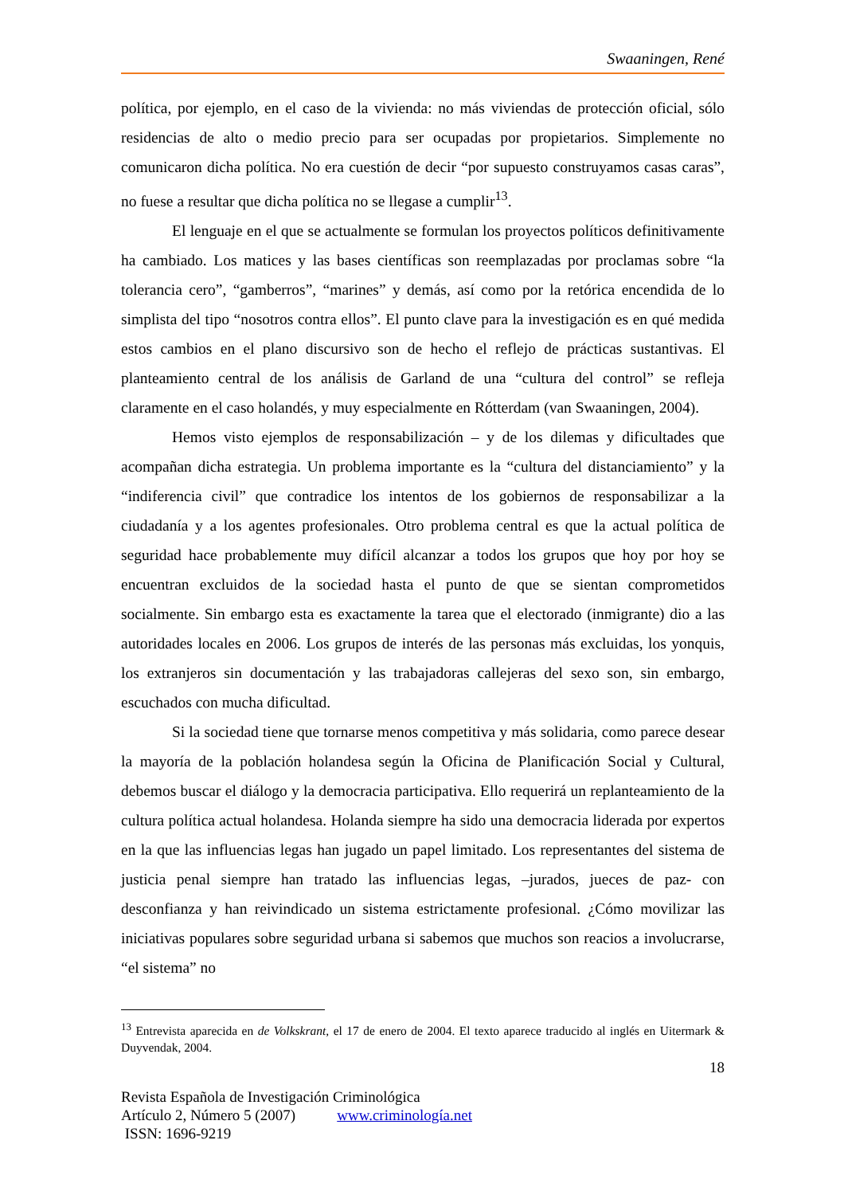Swaaningen, René
política, por ejemplo, en el caso de la vivienda: no más viviendas de protección oficial, sólo residencias de alto o medio precio para ser ocupadas por propietarios. Simplemente no comunicaron dicha política. No era cuestión de decir “por supuesto construyamos casas caras”, no fuese a resultar que dicha política no se llegase a cumplir<sup>13</sup>.
El lenguaje en el que se actualmente se formulan los proyectos políticos definitivamente ha cambiado. Los matices y las bases científicas son reemplazadas por proclamas sobre “la tolerancia cero”, “gamberros”, “marines” y demás, así como por la retórica encendida de lo simplista del tipo “nosotros contra ellos”. El punto clave para la investigación es en qué medida estos cambios en el plano discursivo son de hecho el reflejo de prácticas sustantivas. El planteamiento central de los análisis de Garland de una “cultura del control” se refleja claramente en el caso holandés, y muy especialmente en Rótterdam (van Swaaningen, 2004).
Hemos visto ejemplos de responsabilización – y de los dilemas y dificultades que acompañan dicha estrategia. Un problema importante es la “cultura del distanciamiento” y la “indiferencia civil” que contradice los intentos de los gobiernos de responsabilizar a la ciudadanía y a los agentes profesionales. Otro problema central es que la actual política de seguridad hace probablemente muy difícil alcanzar a todos los grupos que hoy por hoy se encuentran excluidos de la sociedad hasta el punto de que se sientan comprometidos socialmente. Sin embargo esta es exactamente la tarea que el electorado (inmigrante) dio a las autoridades locales en 2006. Los grupos de interés de las personas más excluidas, los yonquis, los extranjeros sin documentación y las trabajadoras callejeras del sexo son, sin embargo, escuchados con mucha dificultad.
Si la sociedad tiene que tornarse menos competitiva y más solidaria, como parece desear la mayoría de la población holandesa según la Oficina de Planificación Social y Cultural, debemos buscar el diálogo y la democracia participativa. Ello requerirá un replanteamiento de la cultura política actual holandesa. Holanda siempre ha sido una democracia liderada por expertos en la que las influencias legas han jugado un papel limitado. Los representantes del sistema de justicia penal siempre han tratado las influencias legas, –jurados, jueces de paz- con desconfianza y han reivindicado un sistema estrictamente profesional. ¿Cómo movilizar las iniciativas populares sobre seguridad urbana si sabemos que muchos son reacios a involucrarse, “el sistema” no
<sup>13</sup> Entrevista aparecida en de Volkskrant, el 17 de enero de 2004. El texto aparece traducido al inglés en Uitermark & Duyvendak, 2004.
18
Revista Española de Investigación Criminológica
Artículo 2, Número 5 (2007) www.criminología.net
ISSN: 1696-9219